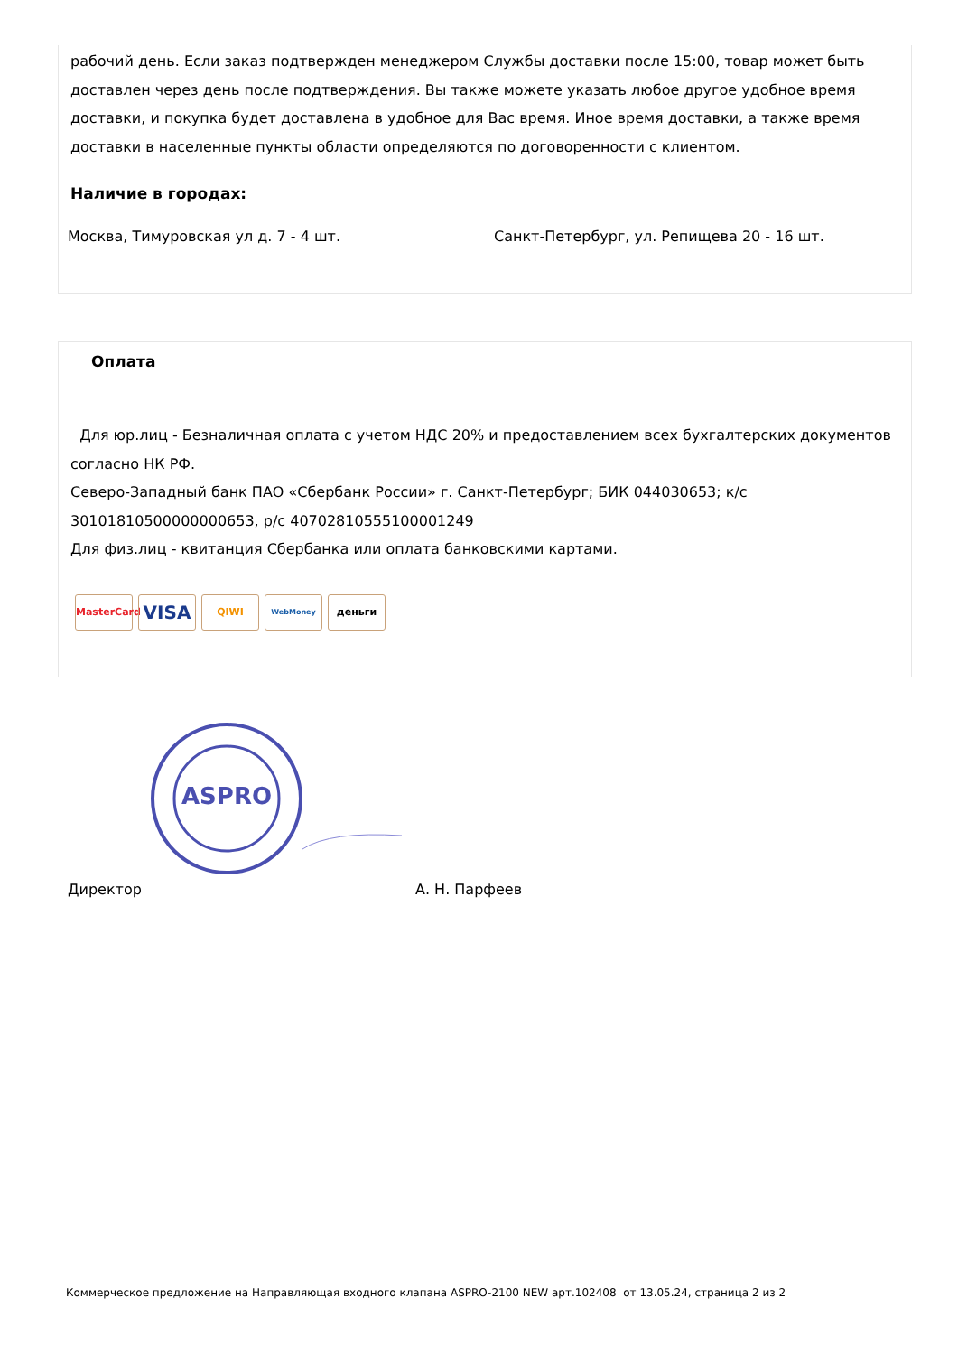рабочий день. Если заказ подтвержден менеджером Службы доставки после 15:00, товар может быть доставлен через день после подтверждения. Вы также можете указать любое другое удобное время доставки, и покупка будет доставлена в удобное для Вас время. Иное время доставки, а также время доставки в населенные пункты области определяются по договоренности с клиентом.
Наличие в городах:
Москва, Тимуровская ул д. 7 - 4 шт. Санкт-Петербург, ул. Репищева 20 - 16 шт.
Оплата
Для юр.лиц - Безналичная оплата с учетом НДС 20% и предоставлением всех бухгалтерских документов согласно НК РФ.
Северо-Западный банк ПАО «Сбербанк России» г. Санкт-Петербург; БИК 044030653; к/с 30101810500000000653, р/с 40702810555100001249
Для физ.лиц - квитанция Сбербанка или оплата банковскими картами.
MasterCard VISA QIWI WebMoney деньги
ASPRO
Директор А. Н. Парфеев
Коммерческое предложение на Направляющая входного клапана ASPRO-2100 NEW арт.102408 от 13.05.24, страница 2 из 2